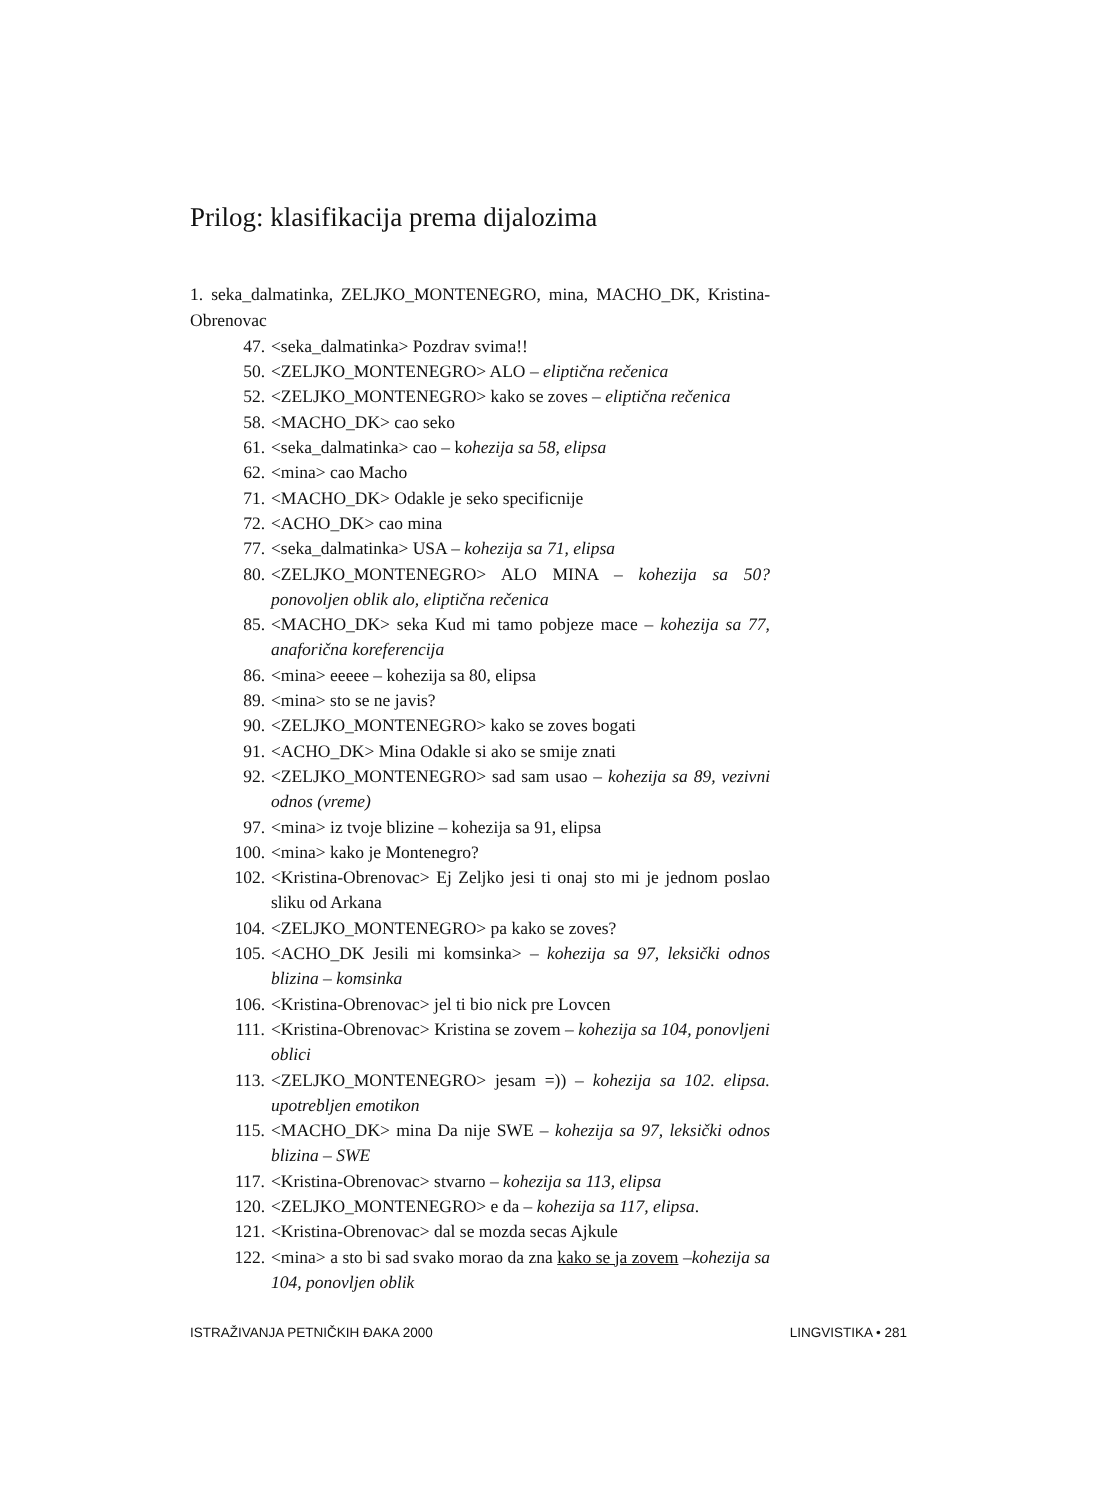Prilog: klasifikacija prema dijalozima
1. seka_dalmatinka, ZELJKO_MONTENEGRO, mina, MACHO_DK, Kristina-Obrenovac
47. <seka_dalmatinka> Pozdrav svima!!
50. <ZELJKO_MONTENEGRO> ALO – eliptična rečenica
52. <ZELJKO_MONTENEGRO> kako se zoves – eliptična rečenica
58. <MACHO_DK> cao seko
61. <seka_dalmatinka> cao – kohezija sa 58, elipsa
62. <mina> cao Macho
71. <MACHO_DK> Odakle je seko specificnije
72. <ACHO_DK> cao mina
77. <seka_dalmatinka> USA – kohezija sa 71, elipsa
80. <ZELJKO_MONTENEGRO> ALO MINA – kohezija sa 50? ponovoljen oblik alo, eliptična rečenica
85. <MACHO_DK> seka Kud mi tamo pobjeze mace – kohezija sa 77, anaforična koreferencija
86. <mina> eeeee – kohezija sa 80, elipsa
89. <mina> sto se ne javis?
90. <ZELJKO_MONTENEGRO> kako se zoves bogati
91. <ACHO_DK> Mina Odakle si ako se smije znati
92. <ZELJKO_MONTENEGRO> sad sam usao – kohezija sa 89, vezivni odnos (vreme)
97. <mina> iz tvoje blizine – kohezija sa 91, elipsa
100. <mina> kako je Montenegro?
102. <Kristina-Obrenovac> Ej Zeljko jesi ti onaj sto mi je jednom poslao sliku od Arkana
104. <ZELJKO_MONTENEGRO> pa kako se zoves?
105. <ACHO_DK Jesili mi komsinka> – kohezija sa 97, leksički odnos blizina – komsinka
106. <Kristina-Obrenovac> jel ti bio nick pre Lovcen
111. <Kristina-Obrenovac> Kristina se zovem – kohezija sa 104, ponovljeni oblici
113. <ZELJKO_MONTENEGRO> jesam =)) – kohezija sa 102. elipsa. upotrebljen emotikon
115. <MACHO_DK> mina Da nije SWE – kohezija sa 97, leksički odnos blizina – SWE
117. <Kristina-Obrenovac> stvarno – kohezija sa 113, elipsa
120. <ZELJKO_MONTENEGRO> e da – kohezija sa 117, elipsa.
121. <Kristina-Obrenovac> dal se mozda secas Ajkule
122. <mina> a sto bi sad svako morao da zna kako se ja zovem –kohezija sa 104, ponovljen oblik
ISTRAŽIVANJA PETNIČKIH ĐAKA 2000 LINGVISTIKA • 281